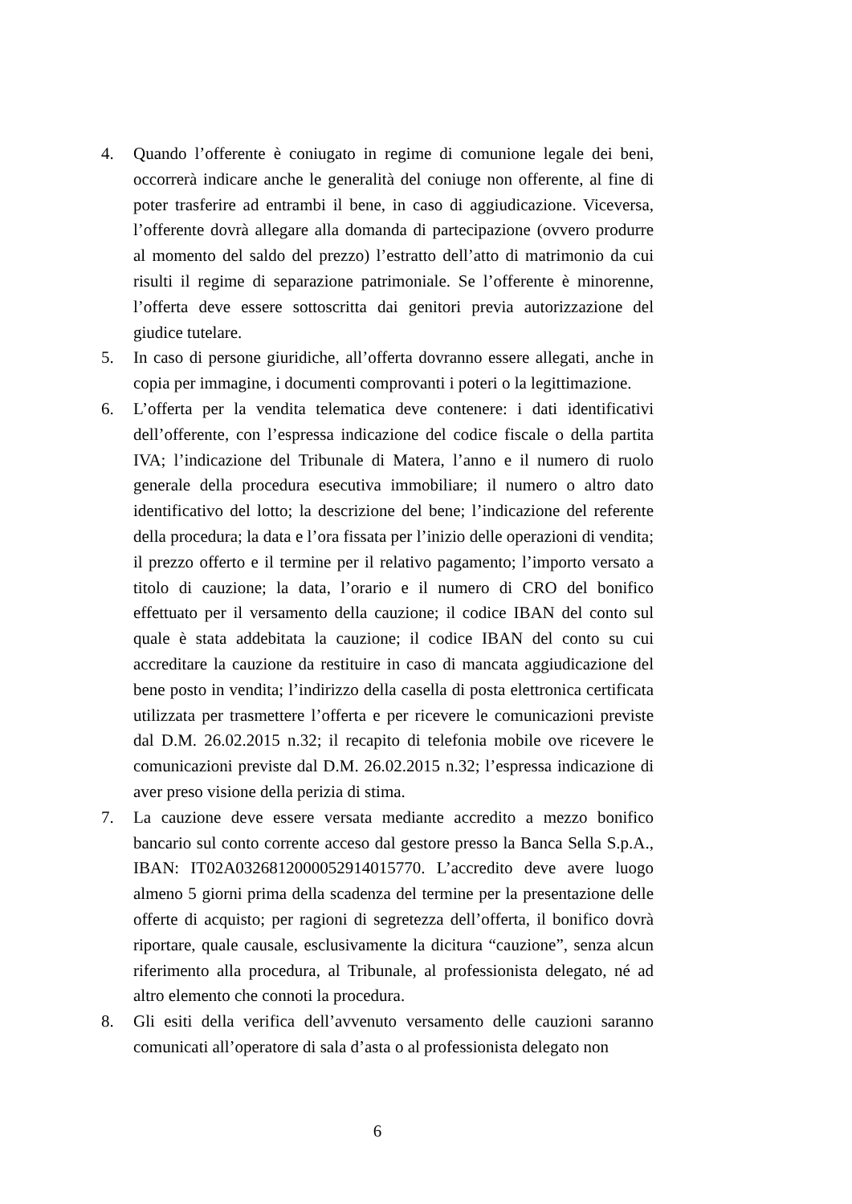4. Quando l’offerente è coniugato in regime di comunione legale dei beni, occorrerà indicare anche le generalità del coniuge non offerente, al fine di poter trasferire ad entrambi il bene, in caso di aggiudicazione. Viceversa, l’offerente dovrà allegare alla domanda di partecipazione (ovvero produrre al momento del saldo del prezzo) l’estratto dell’atto di matrimonio da cui risulti il regime di separazione patrimoniale. Se l’offerente è minorenne, l’offerta deve essere sottoscritta dai genitori previa autorizzazione del giudice tutelare.
5. In caso di persone giuridiche, all’offerta dovranno essere allegati, anche in copia per immagine, i documenti comprovanti i poteri o la legittimazione.
6. L’offerta per la vendita telematica deve contenere: i dati identificativi dell’offerente, con l’espressa indicazione del codice fiscale o della partita IVA; l’indicazione del Tribunale di Matera, l’anno e il numero di ruolo generale della procedura esecutiva immobiliare; il numero o altro dato identificativo del lotto; la descrizione del bene; l’indicazione del referente della procedura; la data e l’ora fissata per l’inizio delle operazioni di vendita; il prezzo offerto e il termine per il relativo pagamento; l’importo versato a titolo di cauzione; la data, l’orario e il numero di CRO del bonifico effettuato per il versamento della cauzione; il codice IBAN del conto sul quale è stata addebitata la cauzione; il codice IBAN del conto su cui accreditare la cauzione da restituire in caso di mancata aggiudicazione del bene posto in vendita; l’indirizzo della casella di posta elettronica certificata utilizzata per trasmettere l’offerta e per ricevere le comunicazioni previste dal D.M. 26.02.2015 n.32; il recapito di telefonia mobile ove ricevere le comunicazioni previste dal D.M. 26.02.2015 n.32; l’espressa indicazione di aver preso visione della perizia di stima.
7. La cauzione deve essere versata mediante accredito a mezzo bonifico bancario sul conto corrente acceso dal gestore presso la Banca Sella S.p.A., IBAN: IT02A0326812000052914015770. L’accredito deve avere luogo almeno 5 giorni prima della scadenza del termine per la presentazione delle offerte di acquisto; per ragioni di segretezza dell’offerta, il bonifico dovrà riportare, quale causale, esclusivamente la dicitura “cauzione”, senza alcun riferimento alla procedura, al Tribunale, al professionista delegato, né ad altro elemento che connoti la procedura.
8. Gli esiti della verifica dell’avvenuto versamento delle cauzioni saranno comunicati all’operatore di sala d’asta o al professionista delegato non
6